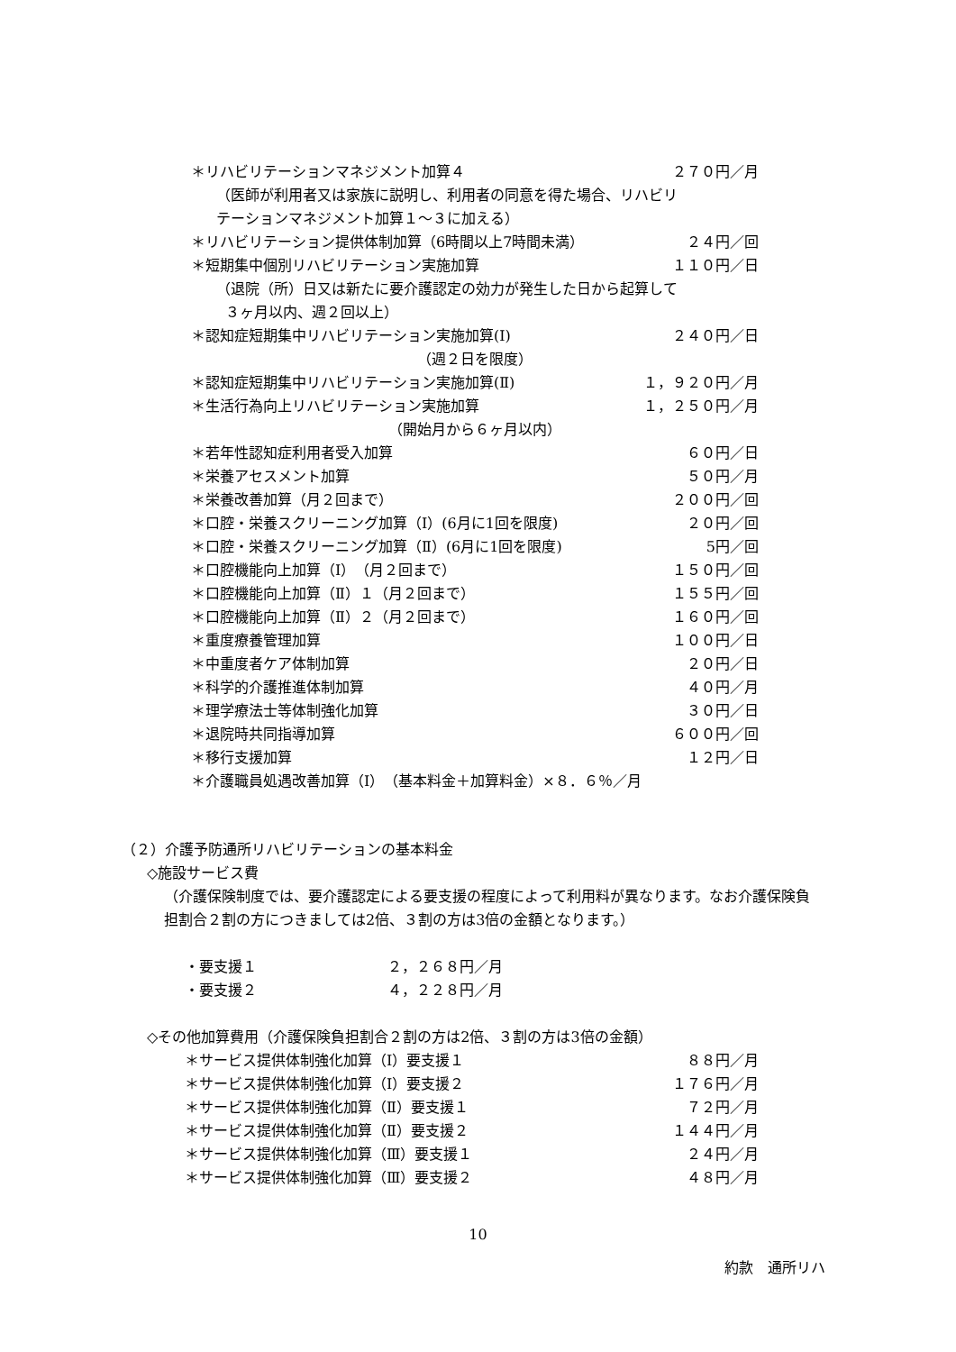＊リハビリテーションマネジメント加算４ ２７０円／月
（医師が利用者又は家族に説明し、利用者の同意を得た場合、リハビリ
テーションマネジメント加算１～３に加える）
＊リハビリテーション提供体制加算（6時間以上7時間未満） ２４円／回
＊短期集中個別リハビリテーション実施加算 １１０円／日
（退院（所）日又は新たに要介護認定の効力が発生した日から起算して
３ヶ月以内、週２回以上）
＊認知症短期集中リハビリテーション実施加算(Ⅰ) ２４０円／日
（週２日を限度）
＊認知症短期集中リハビリテーション実施加算(Ⅱ) １，９２０円／月
＊生活行為向上リハビリテーション実施加算 １，２５０円／月
（開始月から６ヶ月以内）
＊若年性認知症利用者受入加算 ６０円／日
＊栄養アセスメント加算 ５０円／月
＊栄養改善加算（月２回まで） ２００円／回
＊口腔・栄養スクリーニング加算（Ⅰ）(6月に1回を限度) ２０円／回
＊口腔・栄養スクリーニング加算（Ⅱ）(6月に1回を限度) 5円／回
＊口腔機能向上加算（Ⅰ）　（月２回まで） １５０円／回
＊口腔機能向上加算（Ⅱ）１（月２回まで） １５５円／回
＊口腔機能向上加算（Ⅱ）２（月２回まで） １６０円／回
＊重度療養管理加算 １００円／日
＊中重度者ケア体制加算 ２０円／日
＊科学的介護推進体制加算 ４０円／月
＊理学療法士等体制強化加算 ３０円／日
＊退院時共同指導加算 ６００円／回
＊移行支援加算 １２円／日
＊介護職員処遇改善加算（Ⅰ）　（基本料金＋加算料金）×８．６％／月
（２）介護予防通所リハビリテーションの基本料金
◇施設サービス費
（介護保険制度では、要介護認定による要支援の程度によって利用料が異なります。なお介護保険負担割合２割の方につきましては2倍、３割の方は3倍の金額となります。）
・要支援１ ２，２６８円／月
・要支援２ ４，２２８円／月
◇その他加算費用（介護保険負担割合２割の方は2倍、３割の方は3倍の金額）
＊サービス提供体制強化加算（Ⅰ）要支援１ ８８円／月
＊サービス提供体制強化加算（Ⅰ）要支援２ １７６円／月
＊サービス提供体制強化加算（Ⅱ）要支援１ ７２円／月
＊サービス提供体制強化加算（Ⅱ）要支援２ １４４円／月
＊サービス提供体制強化加算（Ⅲ）要支援１ ２４円／月
＊サービス提供体制強化加算（Ⅲ）要支援２ ４８円／月
10
約款　通所リハ